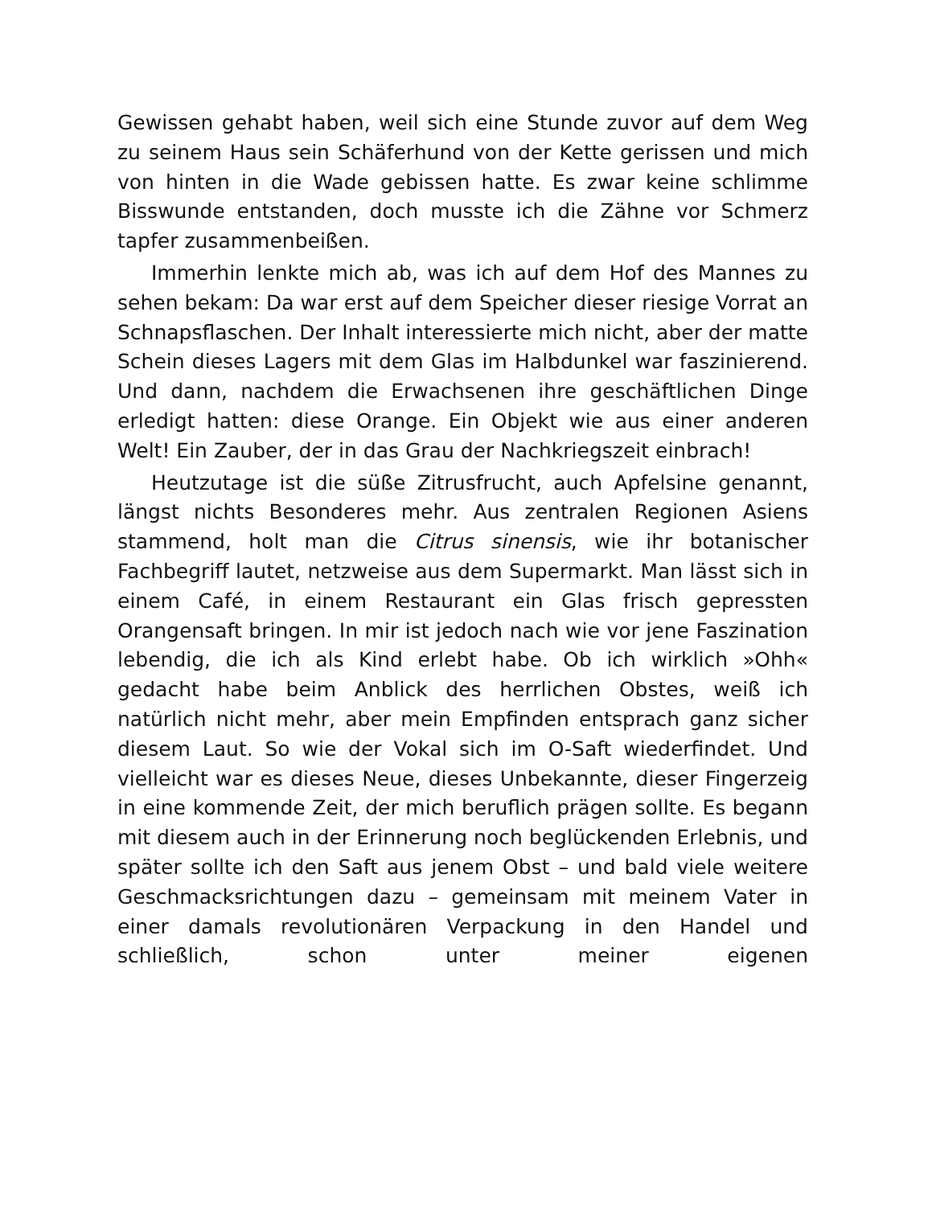Gewissen gehabt haben, weil sich eine Stunde zuvor auf dem Weg zu seinem Haus sein Schäferhund von der Kette gerissen und mich von hinten in die Wade gebissen hatte. Es zwar keine schlimme Bisswunde entstanden, doch musste ich die Zähne vor Schmerz tapfer zusammenbeißen.
Immerhin lenkte mich ab, was ich auf dem Hof des Mannes zu sehen bekam: Da war erst auf dem Speicher dieser riesige Vorrat an Schnapsflaschen. Der Inhalt interessierte mich nicht, aber der matte Schein dieses Lagers mit dem Glas im Halbdunkel war faszinierend. Und dann, nachdem die Erwachsenen ihre geschäftlichen Dinge erledigt hatten: diese Orange. Ein Objekt wie aus einer anderen Welt! Ein Zauber, der in das Grau der Nachkriegszeit einbrach!
Heutzutage ist die süße Zitrusfrucht, auch Apfelsine genannt, längst nichts Besonderes mehr. Aus zentralen Regionen Asiens stammend, holt man die Citrus sinensis, wie ihr botanischer Fachbegriff lautet, netzweise aus dem Supermarkt. Man lässt sich in einem Café, in einem Restaurant ein Glas frisch gepressten Orangensaft bringen. In mir ist jedoch nach wie vor jene Faszination lebendig, die ich als Kind erlebt habe. Ob ich wirklich »Ohh« gedacht habe beim Anblick des herrlichen Obstes, weiß ich natürlich nicht mehr, aber mein Empfinden entsprach ganz sicher diesem Laut. So wie der Vokal sich im O-Saft wiederfindet. Und vielleicht war es dieses Neue, dieses Unbekannte, dieser Fingerzeig in eine kommende Zeit, der mich beruflich prägen sollte. Es begann mit diesem auch in der Erinnerung noch beglückenden Erlebnis, und später sollte ich den Saft aus jenem Obst – und bald viele weitere Geschmacksrichtungen dazu – gemeinsam mit meinem Vater in einer damals revolutionären Verpackung in den Handel und schließlich, schon unter meiner eigenen